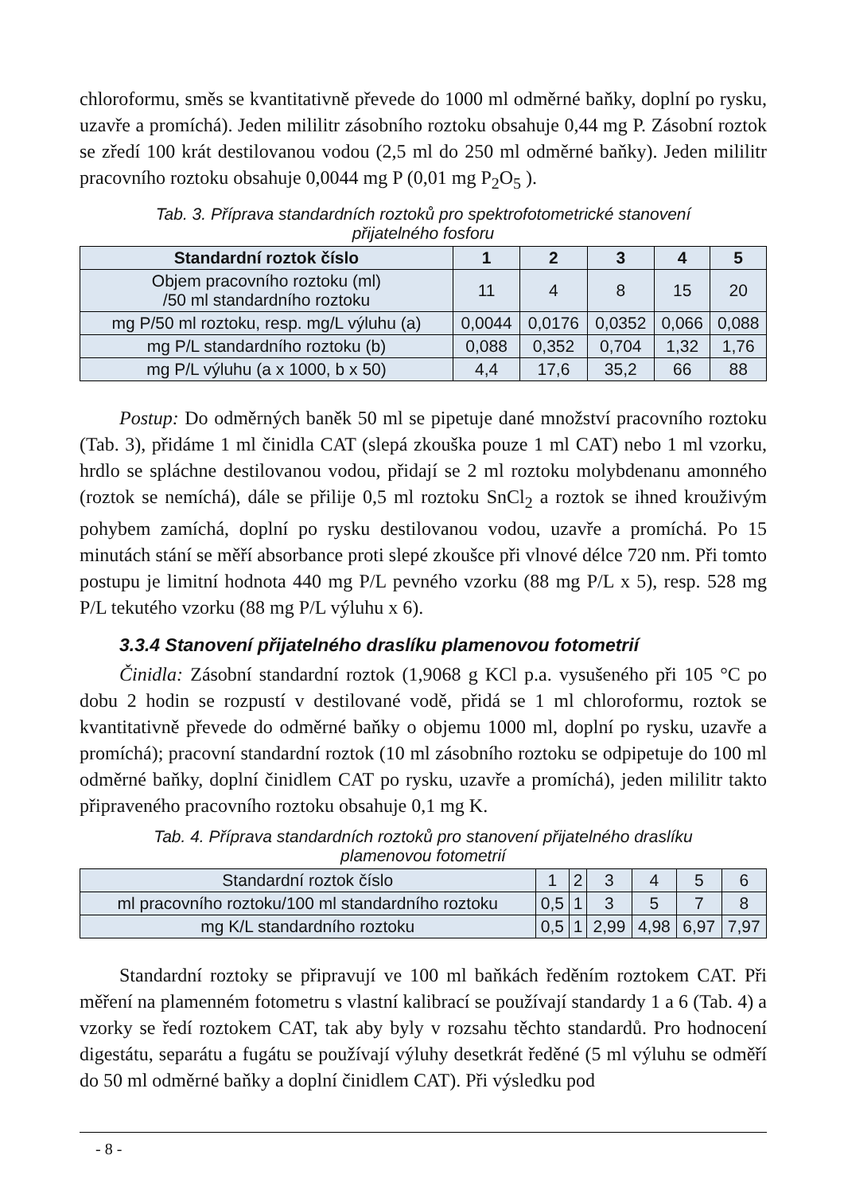chloroformu, směs se kvantitativně převede do 1000 ml odměrné baňky, doplní po rysku, uzavře a promíchá). Jeden mililitr zásobního roztoku obsahuje 0,44 mg P. Zásobní roztok se zředí 100 krát destilovanou vodou (2,5 ml do 250 ml odměrné baňky). Jeden mililitr pracovního roztoku obsahuje 0,0044 mg P (0,01 mg P<sub>2</sub>O<sub>5</sub> ).
Tab. 3. Příprava standardních roztoků pro spektrofotometrické stanovení přijatelného fosforu
| Standardní roztok číslo | 1 | 2 | 3 | 4 | 5 |
| --- | --- | --- | --- | --- | --- |
| Objem pracovního roztoku (ml) /50 ml standardního roztoku | 11 | 4 | 8 | 15 | 20 |
| mg P/50 ml roztoku, resp. mg/L výluhu (a) | 0,0044 | 0,0176 | 0,0352 | 0,066 | 0,088 |
| mg P/L standardního roztoku (b) | 0,088 | 0,352 | 0,704 | 1,32 | 1,76 |
| mg P/L výluhu (a x 1000, b x 50) | 4,4 | 17,6 | 35,2 | 66 | 88 |
Postup: Do odměrných baněk 50 ml se pipetuje dané množství pracovního roztoku (Tab. 3), přidáme 1 ml činidla CAT (slepá zkouška pouze 1 ml CAT) nebo 1 ml vzorku, hrdlo se spláchne destilovanou vodou, přidají se 2 ml roztoku molybdenanu amonného (roztok se nemíchá), dále se přilije 0,5 ml roztoku SnCl<sub>2</sub> a roztok se ihned krouživým pohybem zamíchá, doplní po rysku destilovanou vodou, uzavře a promíchá. Po 15 minutách stání se měří absorbance proti slepé zkoušce při vlnové délce 720 nm. Při tomto postupu je limitní hodnota 440 mg P/L pevného vzorku (88 mg P/L x 5), resp. 528 mg P/L tekutého vzorku (88 mg P/L výluhu x 6).
3.3.4 Stanovení přijatelného draslíku plamenovou fotometrií
Činidla: Zásobní standardní roztok (1,9068 g KCl p.a. vysušeného při 105 °C po dobu 2 hodin se rozpustí v destilované vodě, přidá se 1 ml chloroformu, roztok se kvantitativně převede do odměrné baňky o objemu 1000 ml, doplní po rysku, uzavře a promíchá); pracovní standardní roztok (10 ml zásobního roztoku se odpipetuje do 100 ml odměrné baňky, doplní činidlem CAT po rysku, uzavře a promíchá), jeden mililitr takto připraveného pracovního roztoku obsahuje 0,1 mg K.
Tab. 4. Příprava standardních roztoků pro stanovení přijatelného draslíku plamenovou fotometrií
| Standardní roztok číslo | 1 | 2 | 3 | 4 | 5 | 6 |
| ml pracovního roztoku/100 ml standardního roztoku | 0,5 | 1 | 3 | 5 | 7 | 8 |
| mg K/L standardního roztoku | 0,5 | 1 | 2,99 | 4,98 | 6,97 | 7,97 |
Standardní roztoky se připravují ve 100 ml baňkách ředěním roztokem CAT. Při měření na plamenném fotometru s vlastní kalibrací se používají standardy 1 a 6 (Tab. 4) a vzorky se ředí roztokem CAT, tak aby byly v rozsahu těchto standardů. Pro hodnocení digestátu, separátu a fugátu se používají výluhy desetkrát ředěné (5 ml výluhu se odměří do 50 ml odměrné baňky a doplní činidlem CAT). Při výsledku pod
- 8 -